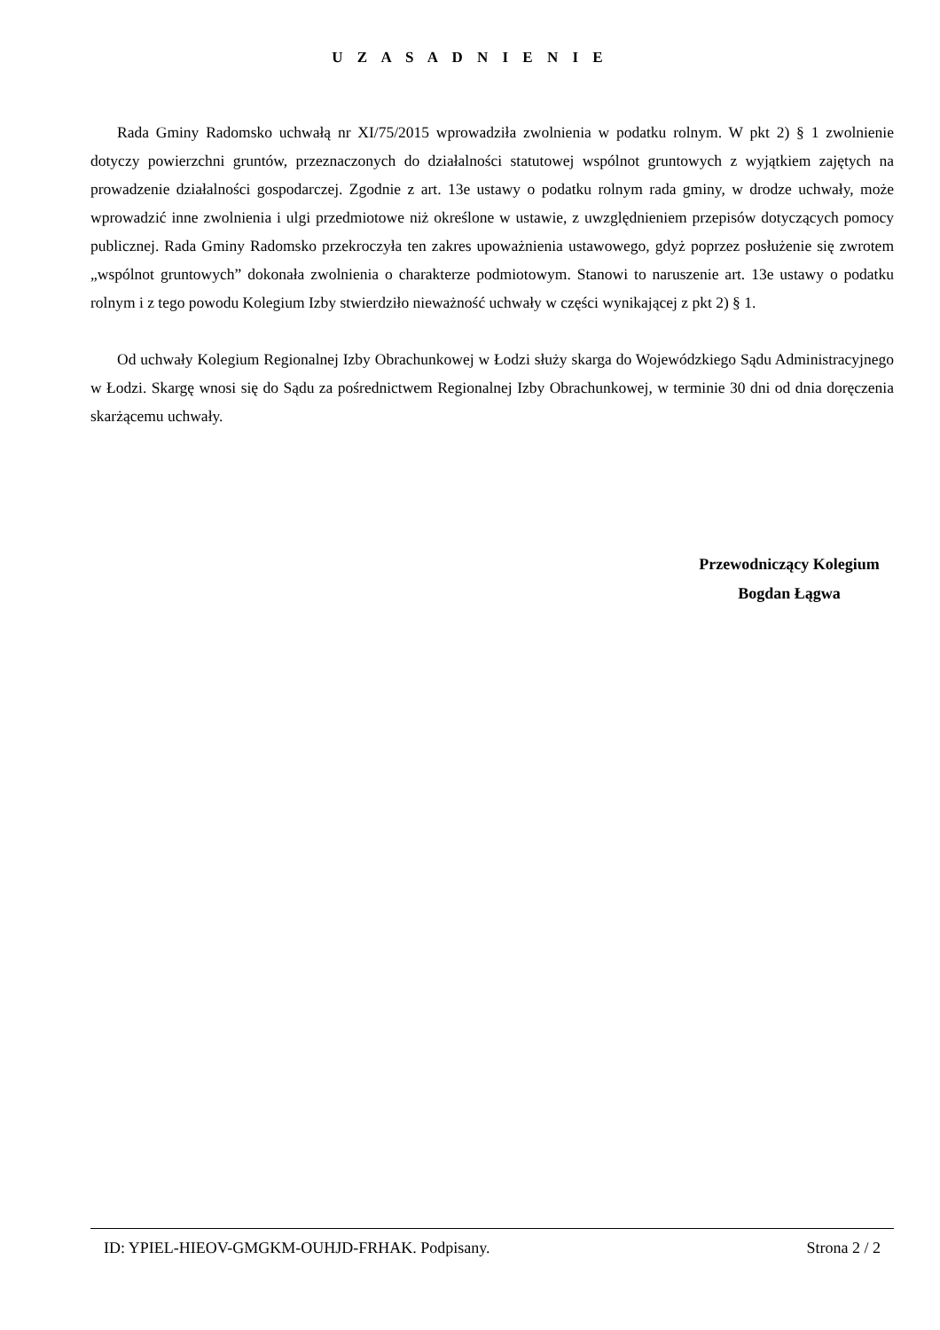U Z A S A D N I E N I E
Rada Gminy Radomsko uchwałą nr XI/75/2015 wprowadziła zwolnienia w podatku rolnym. W pkt 2) § 1 zwolnienie dotyczy powierzchni gruntów, przeznaczonych do działalności statutowej wspólnot gruntowych z wyjątkiem zajętych na prowadzenie działalności gospodarczej. Zgodnie z art. 13e ustawy o podatku rolnym rada gminy, w drodze uchwały, może wprowadzić inne zwolnienia i ulgi przedmiotowe niż określone w ustawie, z uwzględnieniem przepisów dotyczących pomocy publicznej. Rada Gminy Radomsko przekroczyła ten zakres upoważnienia ustawowego, gdyż poprzez posłużenie się zwrotem „wspólnot gruntowych” dokonała zwolnienia o charakterze podmiotowym. Stanowi to naruszenie art. 13e ustawy o podatku rolnym i z tego powodu Kolegium Izby stwierdziło nieważność uchwały w części wynikającej z pkt 2) § 1.
Od uchwały Kolegium Regionalnej Izby Obrachunkowej w Łodzi służy skarga do Wojewódzkiego Sądu Administracyjnego w Łodzi. Skargę wnosi się do Sądu za pośrednictwem Regionalnej Izby Obrachunkowej, w terminie 30 dni od dnia doręczenia skarżącemu uchwały.
Przewodniczący Kolegium
Bogdan Łągwa
ID: YPIEL-HIEOV-GMGKM-OUHJD-FRHAK. Podpisany. Strona 2 / 2